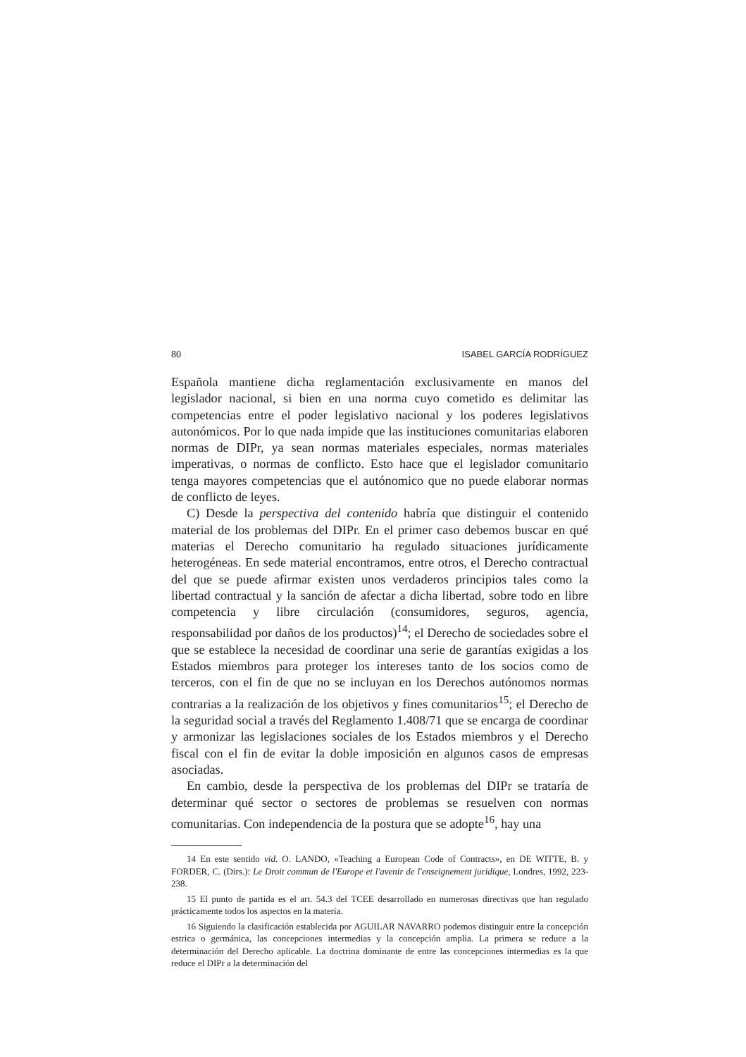80 ISABEL GARCÍA RODRÍGUEZ
Española mantiene dicha reglamentación exclusivamente en manos del legislador nacional, si bien en una norma cuyo cometido es delimitar las competencias entre el poder legislativo nacional y los poderes legislativos autonómicos. Por lo que nada impide que las instituciones comunitarias elaboren normas de DIPr, ya sean normas materiales especiales, normas materiales imperativas, o normas de conflicto. Esto hace que el legislador comunitario tenga mayores competencias que el autónomico que no puede elaborar normas de conflicto de leyes.
C) Desde la perspectiva del contenido habría que distinguir el contenido material de los problemas del DIPr. En el primer caso debemos buscar en qué materias el Derecho comunitario ha regulado situaciones jurídicamente heterogéneas. En sede material encontramos, entre otros, el Derecho contractual del que se puede afirmar existen unos verdaderos principios tales como la libertad contractual y la sanción de afectar a dicha libertad, sobre todo en libre competencia y libre circulación (consumidores, seguros, agencia, responsabilidad por daños de los productos)<sup>14</sup>; el Derecho de sociedades sobre el que se establece la necesidad de coordinar una serie de garantías exigidas a los Estados miembros para proteger los intereses tanto de los socios como de terceros, con el fin de que no se incluyan en los Derechos autónomos normas contrarias a la realización de los objetivos y fines comunitarios<sup>15</sup>; el Derecho de la seguridad social a través del Reglamento 1.408/71 que se encarga de coordinar y armonizar las legislaciones sociales de los Estados miembros y el Derecho fiscal con el fin de evitar la doble imposición en algunos casos de empresas asociadas.
En cambio, desde la perspectiva de los problemas del DIPr se trataría de determinar qué sector o sectores de problemas se resuelven con normas comunitarias. Con independencia de la postura que se adopte<sup>16</sup>, hay una
14 En este sentido vid. O. LANDO, «Teaching a European Code of Contracts», en DE WITTE, B. y FORDER, C. (Dirs.): Le Droit commun de l'Europe et l'avenir de l'enseignement juridique, Londres, 1992, 223-238.
15 El punto de partida es el art. 54.3 del TCEE desarrollado en numerosas directivas que han regulado prácticamente todos los aspectos en la materia.
16 Siguiendo la clasificación establecida por AGUILAR NAVARRO podemos distinguir entre la concepción estrica o germánica, las concepciones intermedias y la concepción amplia. La primera se reduce a la determinación del Derecho aplicable. La doctrina dominante de entre las concepciones intermedias es la que reduce el DIPr a la determinación del